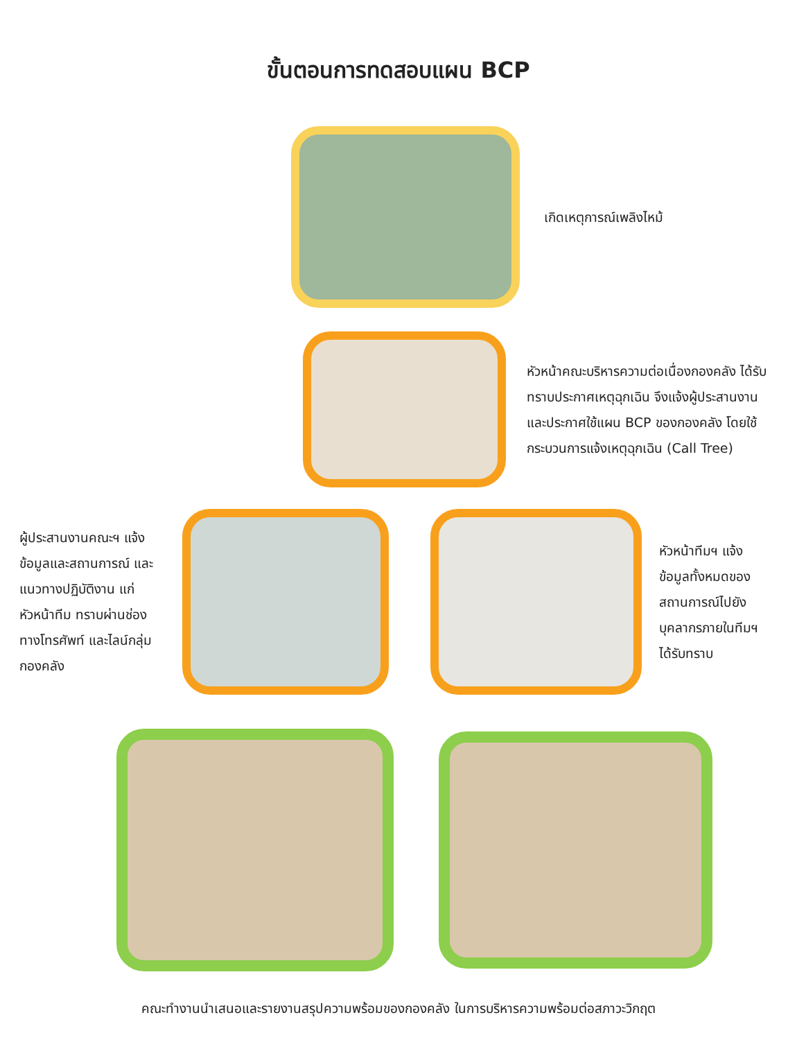ขั้นตอนการทดสอบแผน BCP
เกิดเหตุการณ์เพลิงไหม้
หัวหน้าคณะบริหารความต่อเนื่องกองคลัง ได้รับทราบประกาศเหตุฉุกเฉิน จึงแจ้งผู้ประสานงาน และประกาศใช้แผน BCP ของกองคลัง โดยใช้กระบวนการแจ้งเหตุฉุกเฉิน (Call Tree)
ผู้ประสานงานคณะฯ แจ้งข้อมูลและสถานการณ์ และแนวทางปฏิบัติงาน แก่หัวหน้าทีม ทราบผ่านช่องทางโทรศัพท์ และไลน์กลุ่มกองคลัง
หัวหน้าทีมฯ แจ้งข้อมูลทั้งหมดของสถานการณ์ไปยังบุคลากรภายในทีมฯได้รับทราบ
คณะทำงานนำเสนอและรายงานสรุปความพร้อมของกองคลัง ในการบริหารความพร้อมต่อสภาวะวิกฤต